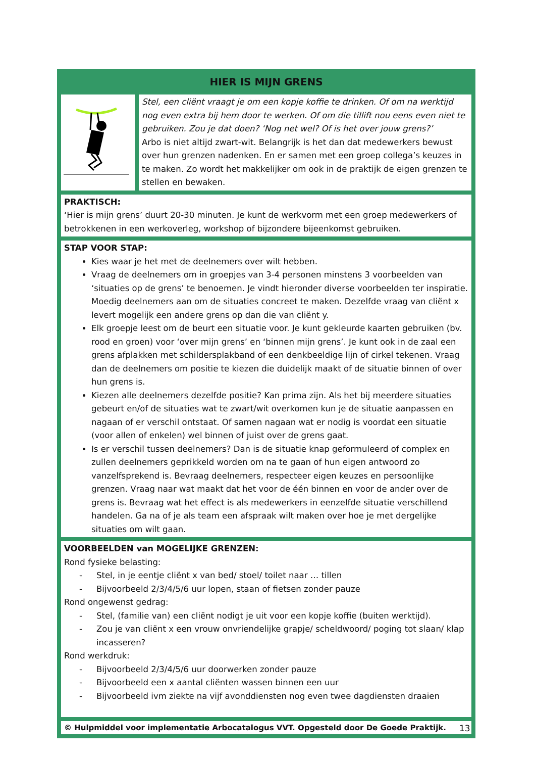HIER IS MIJN GRENS
Stel, een cliënt vraagt je om een kopje koffie te drinken. Of om na werktijd nog even extra bij hem door te werken. Of om die tillift nou eens even niet te gebruiken. Zou je dat doen? ‘Nog net wel? Of is het over jouw grens?’
Arbo is niet altijd zwart-wit. Belangrijk is het dan dat medewerkers bewust over hun grenzen nadenken. En er samen met een groep collega’s keuzes in te maken. Zo wordt het makkelijker om ook in de praktijk de eigen grenzen te stellen en bewaken.
PRAKTISCH:
‘Hier is mijn grens’ duurt 20-30 minuten. Je kunt de werkvorm met een groep medewerkers of betrokkenen in een werkoverleg, workshop of bijzondere bijeenkomst gebruiken.
STAP VOOR STAP:
Kies waar je het met de deelnemers over wilt hebben.
Vraag de deelnemers om in groepjes van 3-4 personen minstens 3 voorbeelden van ‘situaties op de grens’ te benoemen. Je vindt hieronder diverse voorbeelden ter inspiratie. Moedig deelnemers aan om de situaties concreet te maken. Dezelfde vraag van cliënt x levert mogelijk een andere grens op dan die van cliënt y.
Elk groepje leest om de beurt een situatie voor. Je kunt gekleurde kaarten gebruiken (bv. rood en groen) voor ‘over mijn grens’ en ‘binnen mijn grens’. Je kunt ook in de zaal een grens afplakken met schildersplakband of een denkbeeldige lijn of cirkel tekenen. Vraag dan de deelnemers om positie te kiezen die duidelijk maakt of de situatie binnen of over hun grens is.
Kiezen alle deelnemers dezelfde positie? Kan prima zijn. Als het bij meerdere situaties gebeurt en/of de situaties wat te zwart/wit overkomen kun je de situatie aanpassen en nagaan of er verschil ontstaat. Of samen nagaan wat er nodig is voordat een situatie (voor allen of enkelen) wel binnen of juist over de grens gaat.
Is er verschil tussen deelnemers? Dan is de situatie knap geformuleerd of complex en zullen deelnemers geprikkeld worden om na te gaan of hun eigen antwoord zo vanzelfsprekend is. Bevraag deelnemers, respecteer eigen keuzes en persoonlijke grenzen. Vraag naar wat maakt dat het voor de één binnen en voor de ander over de grens is. Bevraag wat het effect is als medewerkers in eenzelfde situatie verschillend handelen. Ga na of je als team een afspraak wilt maken over hoe je met dergelijke situaties om wilt gaan.
VOORBEELDEN van MOGELIJKE GRENZEN:
Rond fysieke belasting:
- Stel, in je eentje cliënt x van bed/ stoel/ toilet naar … tillen
- Bijvoorbeeld 2/3/4/5/6 uur lopen, staan of fietsen zonder pauze
Rond ongewenst gedrag:
- Stel, (familie van) een cliënt nodigt je uit voor een kopje koffie (buiten werktijd).
- Zou je van cliënt x een vrouw onvriendelijke grapje/ scheldwoord/ poging tot slaan/ klap incasseren?
Rond werkdruk:
- Bijvoorbeeld 2/3/4/5/6 uur doorwerken zonder pauze
- Bijvoorbeeld een x aantal cliënten wassen binnen een uur
- Bijvoorbeeld ivm ziekte na vijf avonddiensten nog even twee dagdiensten draaien
© Hulpmiddel voor implementatie Arbocatalogus VVT. Opgesteld door De Goede Praktijk.
13